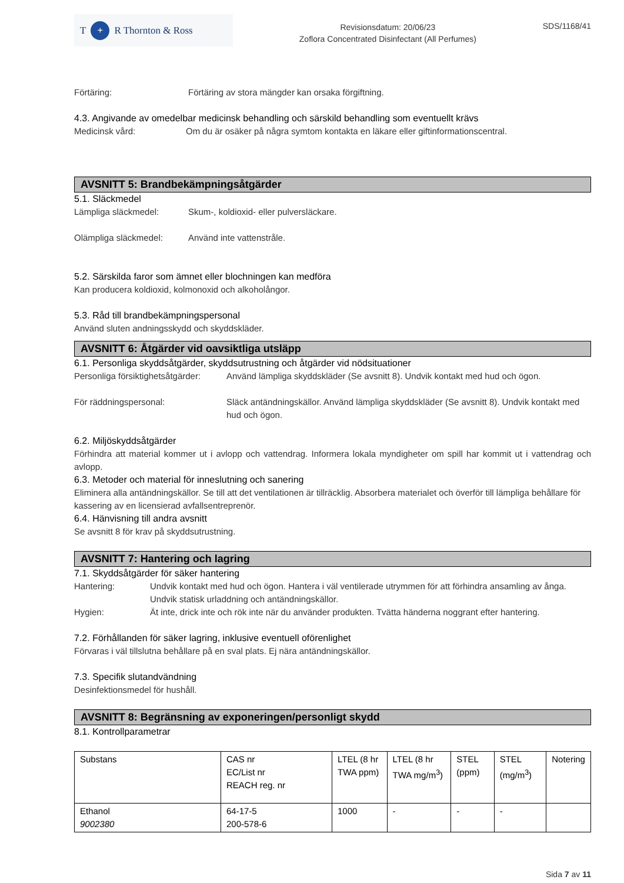T + R Thornton & Ross
Revisionsdatum: 20/06/23
Zoflora Concentrated Disinfectant (All Perfumes)
SDS/1168/41
Förtäring: Förtäring av stora mängder kan orsaka förgiftning.
4.3. Angivande av omedelbar medicinsk behandling och särskild behandling som eventuellt krävs
Medicinsk vård: Om du är osäker på några symtom kontakta en läkare eller giftinformationscentral.
AVSNITT 5: Brandbekämpningsåtgärder
5.1. Släckmedel
Lämpliga släckmedel: Skum-, koldioxid- eller pulversläckare.
Olämpliga släckmedel: Använd inte vattenstråle.
5.2. Särskilda faror som ämnet eller blochningen kan medföra
Kan producera koldioxid, kolmonoxid och alkoholångor.
5.3. Råd till brandbekämpningspersonal
Använd sluten andningsskydd och skyddskläder.
AVSNITT 6: Åtgärder vid oavsiktliga utsläpp
6.1. Personliga skyddsåtgärder, skyddsutrustning och åtgärder vid nödsituationer
Personliga försiktighetsåtgärder: Använd lämpliga skyddskläder (Se avsnitt 8). Undvik kontakt med hud och ögon.
För räddningspersonal: Släck antändningskällor. Använd lämpliga skyddskläder (Se avsnitt 8). Undvik kontakt med hud och ögon.
6.2. Miljöskyddsåtgärder
Förhindra att material kommer ut i avlopp och vattendrag. Informera lokala myndigheter om spill har kommit ut i vattendrag och avlopp.
6.3. Metoder och material för inneslutning och sanering
Eliminera alla antändningskällor. Se till att det ventilationen är tillräcklig. Absorbera materialet och överför till lämpliga behållare för kassering av en licensierad avfallsentreprenör.
6.4. Hänvisning till andra avsnitt
Se avsnitt 8 för krav på skyddsutrustning.
AVSNITT 7: Hantering och lagring
7.1. Skyddsåtgärder för säker hantering
Hantering: Undvik kontakt med hud och ögon. Hantera i väl ventilerade utrymmen för att förhindra ansamling av ånga. Undvik statisk urladdning och antändningskällor.
Hygien: Ät inte, drick inte och rök inte när du använder produkten. Tvätta händerna noggrant efter hantering.
7.2. Förhållanden för säker lagring, inklusive eventuell oförenlighet
Förvaras i väl tillslutna behållare på en sval plats. Ej nära antändningskällor.
7.3. Specifik slutandvändning
Desinfektionsmedel för hushåll.
AVSNITT 8: Begränsning av exponeringen/personligt skydd
8.1. Kontrollparametrar
| Substans | CAS nr EC/List nr REACH reg. nr | LTEL (8 hr TWA ppm) | LTEL (8 hr TWA mg/m<sup>3</sup>) | STEL (ppm) | STEL (mg/m<sup>3</sup>) | Notering |
| --- | --- | --- | --- | --- | --- | --- |
| Ethanol 9002380 | 64-17-5 200-578-6 | 1000 | - | - | - | |
Sida 7 av 11